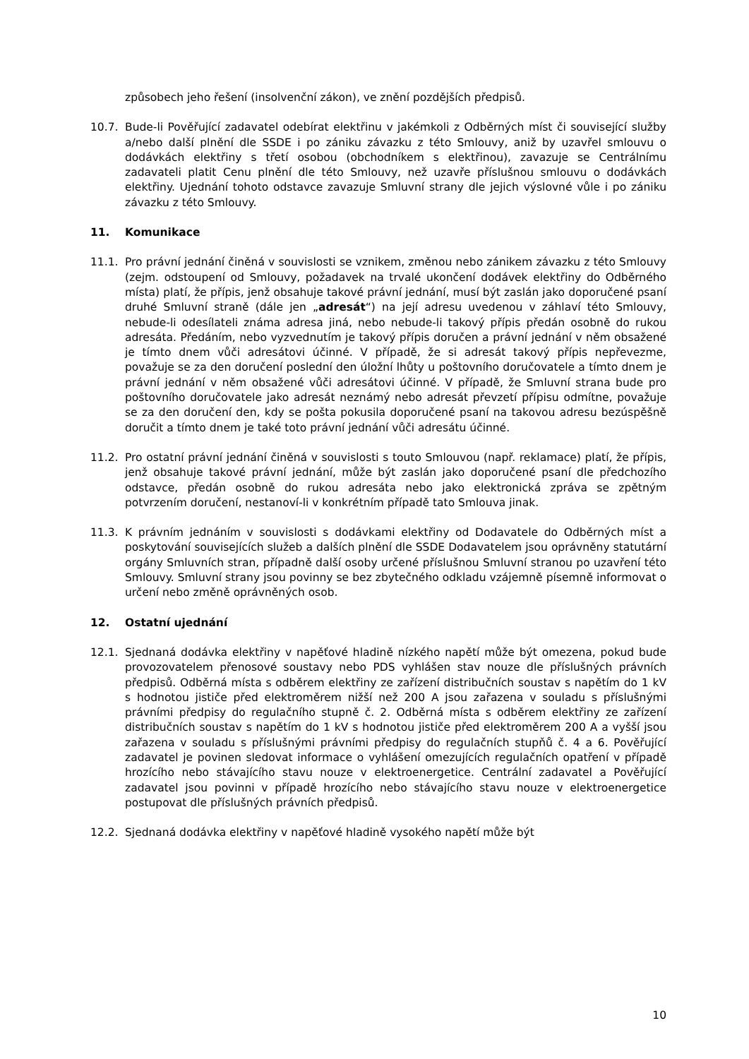způsobech jeho řešení (insolvenční zákon), ve znění pozdějších předpisů.
10.7. Bude-li Pověřující zadavatel odebírat elektřinu v jakémkoli z Odběrných míst či související služby a/nebo další plnění dle SSDE i po zániku závazku z této Smlouvy, aniž by uzavřel smlouvu o dodávkách elektřiny s třetí osobou (obchodníkem s elektřinou), zavazuje se Centrálnímu zadavateli platit Cenu plnění dle této Smlouvy, než uzavře příslušnou smlouvu o dodávkách elektřiny. Ujednání tohoto odstavce zavazuje Smluvní strany dle jejich výslovné vůle i po zániku závazku z této Smlouvy.
11. Komunikace
11.1. Pro právní jednání činěná v souvislosti se vznikem, změnou nebo zánikem závazku z této Smlouvy (zejm. odstoupení od Smlouvy, požadavek na trvalé ukončení dodávek elektřiny do Odběrného místa) platí, že přípis, jenž obsahuje takové právní jednání, musí být zaslán jako doporučené psaní druhé Smluvní straně (dále jen „adresát“) na její adresu uvedenou v záhlaví této Smlouvy, nebude-li odesílateli známa adresa jiná, nebo nebude-li takový přípis předán osobně do rukou adresáta. Předáním, nebo vyzvednutím je takový přípis doručen a právní jednání v něm obsažené je tímto dnem vůči adresátovi účinné. V případě, že si adresát takový přípis nepřevezme, považuje se za den doručení poslední den úložní lhůty u poštovního doručovatele a tímto dnem je právní jednání v něm obsažené vůči adresátovi účinné. V případě, že Smluvní strana bude pro poštovního doručovatele jako adresát neznámý nebo adresát převzetí přípisu odmítne, považuje se za den doručení den, kdy se pošta pokusila doporučené psaní na takovou adresu bezúspěšně doručit a tímto dnem je také toto právní jednání vůči adresátu účinné.
11.2. Pro ostatní právní jednání činěná v souvislosti s touto Smlouvou (např. reklamace) platí, že přípis, jenž obsahuje takové právní jednání, může být zaslán jako doporučené psaní dle předchozího odstavce, předán osobně do rukou adresáta nebo jako elektronická zpráva se zpětným potvrzením doručení, nestanoví-li v konkrétním případě tato Smlouva jinak.
11.3. K právním jednáním v souvislosti s dodávkami elektřiny od Dodavatele do Odběrných míst a poskytování souvisejících služeb a dalších plnění dle SSDE Dodavatelem jsou oprávněny statutární orgány Smluvních stran, případně další osoby určené příslušnou Smluvní stranou po uzavření této Smlouvy. Smluvní strany jsou povinny se bez zbytečného odkladu vzájemně písemně informovat o určení nebo změně oprávněných osob.
12. Ostatní ujednání
12.1. Sjednaná dodávka elektřiny v napěťové hladině nízkého napětí může být omezena, pokud bude provozovatelem přenosové soustavy nebo PDS vyhlášen stav nouze dle příslušných právních předpisů. Odběrná místa s odběrem elektřiny ze zařízení distribučních soustav s napětím do 1 kV s hodnotou jističe před elektroměrem nižší než 200 A jsou zařazena v souladu s příslušnými právními předpisy do regulačního stupně č. 2. Odběrná místa s odběrem elektřiny ze zařízení distribučních soustav s napětím do 1 kV s hodnotou jističe před elektroměrem 200 A a vyšší jsou zařazena v souladu s příslušnými právními předpisy do regulačních stupňů č. 4 a 6. Pověřující zadavatel je povinen sledovat informace o vyhlášení omezujících regulačních opatření v případě hrozícího nebo stávajícího stavu nouze v elektroenergetice. Centrální zadavatel a Pověřující zadavatel jsou povinni v případě hrozícího nebo stávajícího stavu nouze v elektroenergetice postupovat dle příslušných právních předpisů.
12.2. Sjednaná dodávka elektřiny v napěťové hladině vysokého napětí může být
10